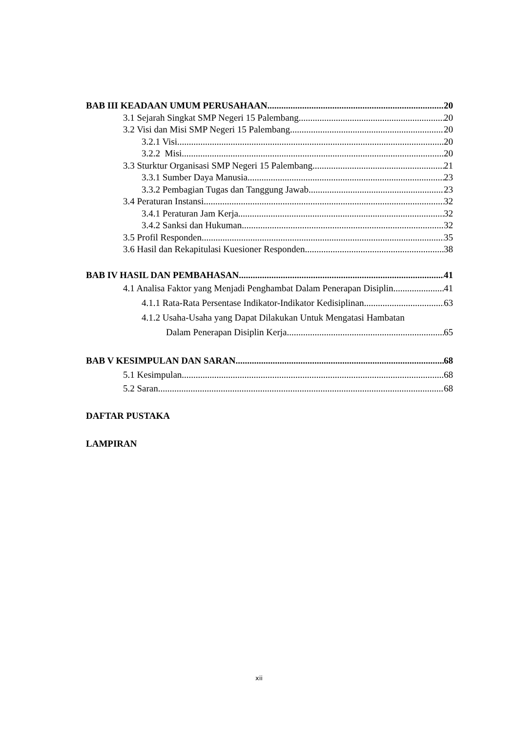BAB III KEADAAN UMUM PERUSAHAAN 20
3.1 Sejarah Singkat SMP Negeri 15 Palembang 20
3.2 Visi dan Misi SMP Negeri 15 Palembang 20
3.2.1 Visi 20
3.2.2 Misi 20
3.3 Sturktur Organisasi SMP Negeri 15 Palembang 21
3.3.1 Sumber Daya Manusia 23
3.3.2 Pembagian Tugas dan Tanggung Jawab 23
3.4 Peraturan Instansi 32
3.4.1 Peraturan Jam Kerja 32
3.4.2 Sanksi dan Hukuman 32
3.5 Profil Responden 35
3.6 Hasil dan Rekapitulasi Kuesioner Responden 38
BAB IV HASIL DAN PEMBAHASAN 41
4.1 Analisa Faktor yang Menjadi Penghambat Dalam Penerapan Disiplin 41
4.1.1 Rata-Rata Persentase Indikator-Indikator Kedisiplinan 63
4.1.2 Usaha-Usaha yang Dapat Dilakukan Untuk Mengatasi Hambatan
Dalam Penerapan Disiplin Kerja 65
BAB V KESIMPULAN DAN SARAN 68
5.1 Kesimpulan 68
5.2 Saran 68
DAFTAR PUSTAKA
LAMPIRAN
xii